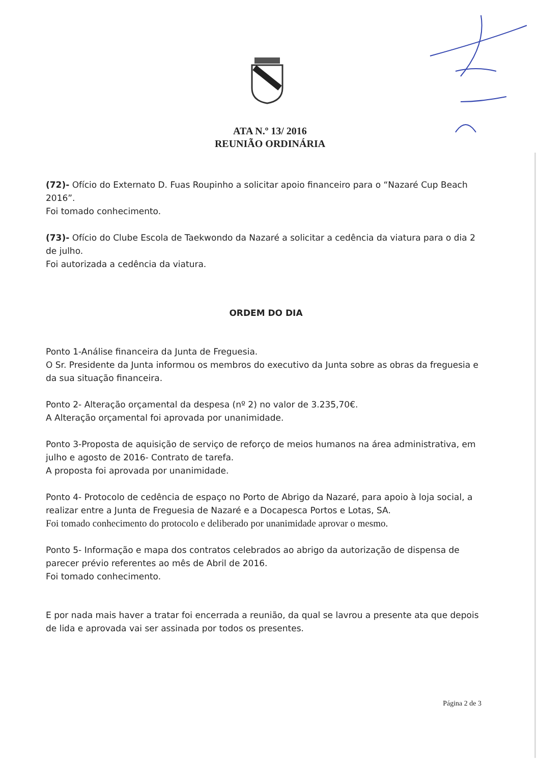ATA N.º 13/ 2016
REUNIÃO ORDINÁRIA
(72)- Ofício do Externato D. Fuas Roupinho a solicitar apoio financeiro para o “Nazaré Cup Beach 2016”.
Foi tomado conhecimento.
(73)- Ofício do Clube Escola de Taekwondo da Nazaré a solicitar a cedência da viatura para o dia 2 de julho.
Foi autorizada a cedência da viatura.
ORDEM DO DIA
Ponto 1-Análise financeira da Junta de Freguesia.
O Sr. Presidente da Junta informou os membros do executivo da Junta sobre as obras da freguesia e da sua situação financeira.
Ponto 2- Alteração orçamental da despesa (nº 2) no valor de 3.235,70€.
A Alteração orçamental foi aprovada por unanimidade.
Ponto 3-Proposta de aquisição de serviço de reforço de meios humanos na área administrativa, em julho e agosto de 2016- Contrato de tarefa.
A proposta foi aprovada por unanimidade.
Ponto 4- Protocolo de cedência de espaço no Porto de Abrigo da Nazaré, para apoio à loja social, a realizar entre a Junta de Freguesia de Nazaré e a Docapesca Portos e Lotas, SA.
Foi tomado conhecimento do protocolo e deliberado por unanimidade aprovar o mesmo.
Ponto 5- Informação e mapa dos contratos celebrados ao abrigo da autorização de dispensa de parecer prévio referentes ao mês de Abril de 2016.
Foi tomado conhecimento.
E por nada mais haver a tratar foi encerrada a reunião, da qual se lavrou a presente ata que depois de lida e aprovada vai ser assinada por todos os presentes.
Página 2 de 3